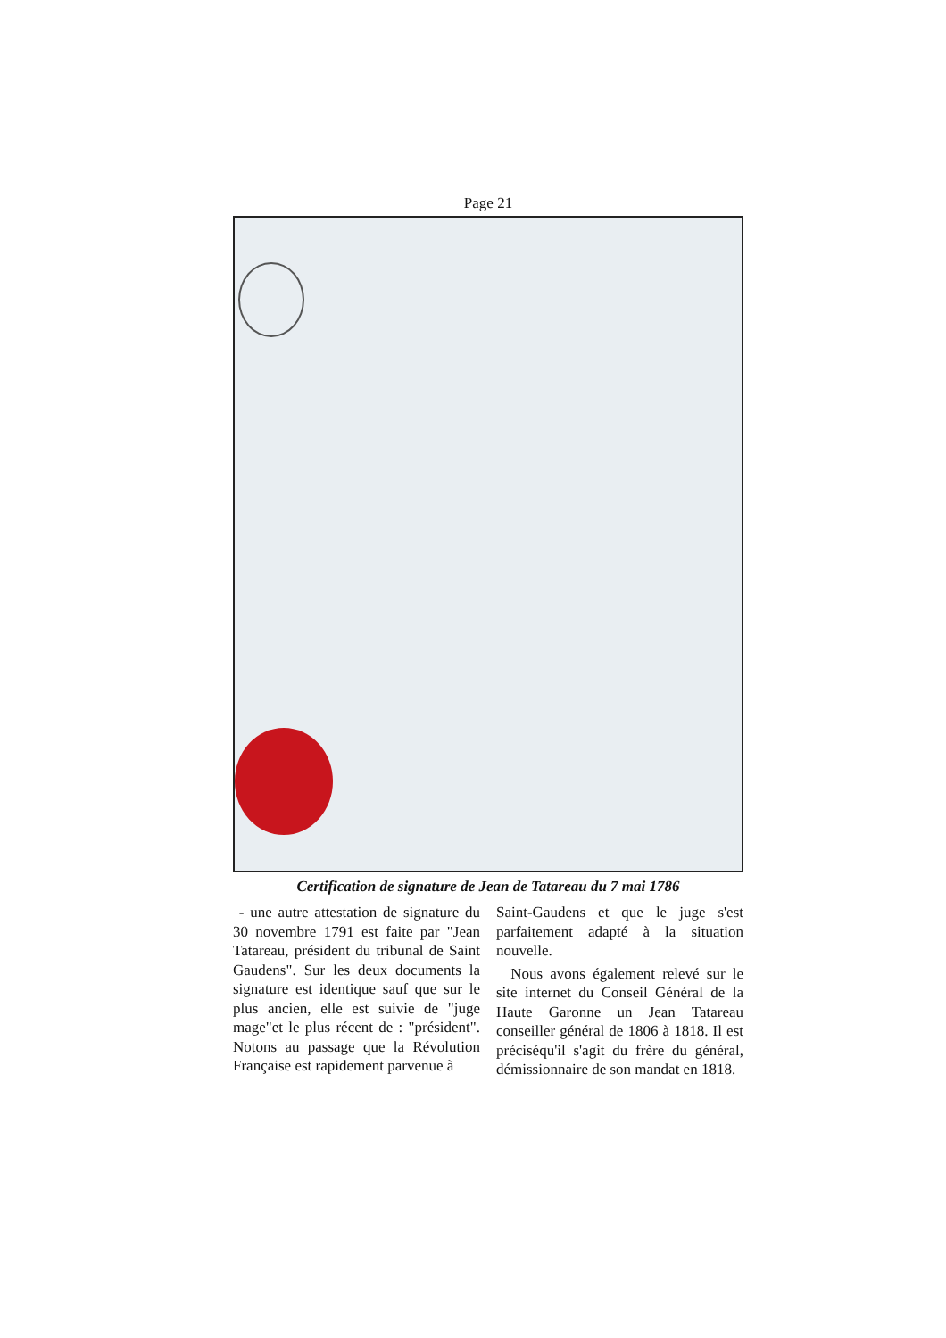Page 21
Certification de signature de Jean de Tatareau du 7 mai 1786
- une autre attestation de signature du 30 novembre 1791 est faite par "Jean Tatareau, président du tribunal de Saint Gaudens". Sur les deux documents la signature est identique sauf que sur le plus ancien, elle est suivie de "juge mage"et le plus récent de : "président". Notons au passage que la Révolution Française est rapidement parvenue à
Saint-Gaudens et que le juge s'est parfaitement adapté à la situation nouvelle.
Nous avons également relevé sur le site internet du Conseil Général de la Haute Garonne un Jean Tatareau conseiller général de 1806 à 1818. Il est préciséqu'il s'agit du frère du général, démissionnaire de son mandat en 1818.